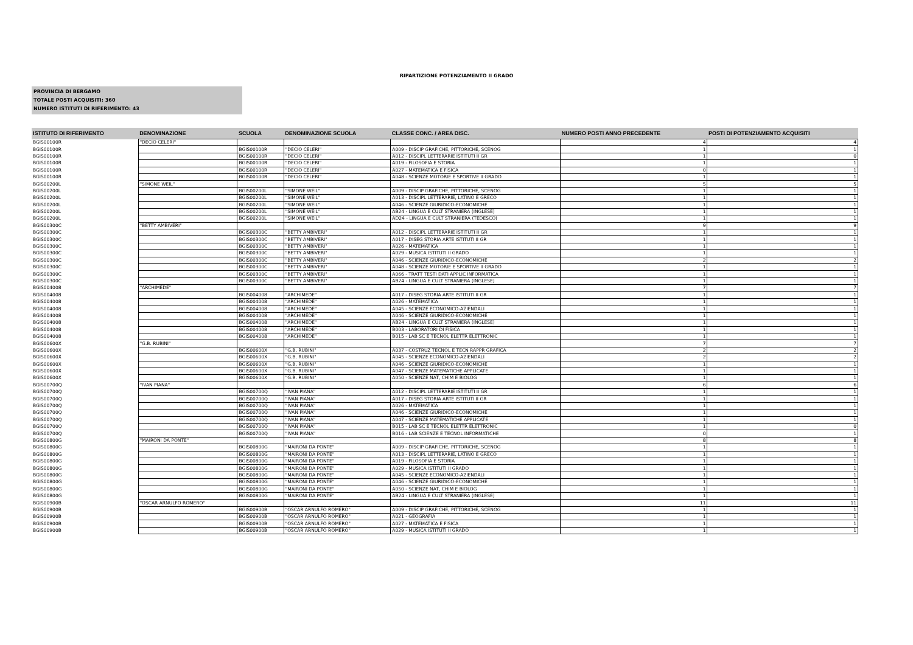RIPARTIZIONE POTENZIAMENTO II GRADO
PROVINCIA DI BERGAMO
TOTALE POSTI ACQUISITI: 360
NUMERO ISTITUTI DI RIFERIMENTO: 43
| ISTITUTO DI RIFERIMENTO | DENOMINAZIONE | SCUOLA | DENOMINAZIONE SCUOLA | CLASSE CONC. / AREA DISC. | NUMERO POSTI ANNO PRECEDENTE | POSTI DI POTENZIAMENTO ACQUISITI |
| --- | --- | --- | --- | --- | --- | --- |
| BGIS00100R | "DECIO CELERI" | | | | 4 | 4 |
| BGIS00100R | | BGIS00100R | "DECIO CELERI" | A009 - DISCIP GRAFICHE, PITTORICHE, SCENOG | 1 | 1 |
| BGIS00100R | | BGIS00100R | "DECIO CELERI" | A012 - DISCIPL LETTERARIE ISTITUTI II GR | 1 | 0 |
| BGIS00100R | | BGIS00100R | "DECIO CELERI" | A019 - FILOSOFIA E STORIA | 1 | 1 |
| BGIS00100R | | BGIS00100R | "DECIO CELERI" | A027 - MATEMATICA E FISICA | 0 | 1 |
| BGIS00100R | | BGIS00100R | "DECIO CELERI" | A048 - SCIENZE MOTORIE E SPORTIVE II GRADO | 1 | 1 |
| BGIS00200L | "SIMONE WEIL" | | | | 5 | 5 |
| BGIS00200L | | BGIS00200L | "SIMONE WEIL" | A009 - DISCIP GRAFICHE, PITTORICHE, SCENOG | 1 | 1 |
| BGIS00200L | | BGIS00200L | "SIMONE WEIL" | A013 - DISCIPL LETTERARIE, LATINO E GRECO | 1 | 1 |
| BGIS00200L | | BGIS00200L | "SIMONE WEIL" | A046 - SCIENZE GIURIDICO-ECONOMICHE | 1 | 1 |
| BGIS00200L | | BGIS00200L | "SIMONE WEIL" | AB24 - LINGUA E CULT STRANIERA (INGLESE) | 1 | 1 |
| BGIS00200L | | BGIS00200L | "SIMONE WEIL" | AD24 - LINGUA E CULT STRANIERA (TEDESCO) | 1 | 1 |
| BGIS00300C | "BETTY AMBIVERI" | | | | 9 | 9 |
| BGIS00300C | | BGIS00300C | "BETTY AMBIVERI" | A012 - DISCIPL LETTERARIE ISTITUTI II GR | 1 | 1 |
| BGIS00300C | | BGIS00300C | "BETTY AMBIVERI" | A017 - DISEG STORIA ARTE ISTITUTI II GR | 1 | 1 |
| BGIS00300C | | BGIS00300C | "BETTY AMBIVERI" | A026 - MATEMATICA | 1 | 1 |
| BGIS00300C | | BGIS00300C | "BETTY AMBIVERI" | A029 - MUSICA ISTITUTI II GRADO | 1 | 1 |
| BGIS00300C | | BGIS00300C | "BETTY AMBIVERI" | A046 - SCIENZE GIURIDICO-ECONOMICHE | 2 | 2 |
| BGIS00300C | | BGIS00300C | "BETTY AMBIVERI" | A048 - SCIENZE MOTORIE E SPORTIVE II GRADO | 1 | 1 |
| BGIS00300C | | BGIS00300C | "BETTY AMBIVERI" | A066 - TRATT TESTI DATI APPLIC INFORMATICA | 1 | 1 |
| BGIS00300C | | BGIS00300C | "BETTY AMBIVERI" | AB24 - LINGUA E CULT STRANIERA (INGLESE) | 1 | 1 |
| BGIS004008 | "ARCHIMEDE" | | | | 7 | 7 |
| BGIS004008 | | BGIS004008 | "ARCHIMEDE" | A017 - DISEG STORIA ARTE ISTITUTI II GR | 1 | 1 |
| BGIS004008 | | BGIS004008 | "ARCHIMEDE" | A026 - MATEMATICA | 1 | 1 |
| BGIS004008 | | BGIS004008 | "ARCHIMEDE" | A045 - SCIENZE ECONOMICO-AZIENDALI | 1 | 1 |
| BGIS004008 | | BGIS004008 | "ARCHIMEDE" | A046 - SCIENZE GIURIDICO-ECONOMICHE | 1 | 1 |
| BGIS004008 | | BGIS004008 | "ARCHIMEDE" | AB24 - LINGUA E CULT STRANIERA (INGLESE) | 1 | 1 |
| BGIS004008 | | BGIS004008 | "ARCHIMEDE" | B003 - LABORATORI DI FISICA | 1 | 1 |
| BGIS004008 | | BGIS004008 | "ARCHIMEDE" | B015 - LAB SC E TECNOL ELETTR ELETTRONIC | 1 | 1 |
| BGIS00600X | "G.B. RUBINI" | | | | 7 | 7 |
| BGIS00600X | | BGIS00600X | "G.B. RUBINI" | A037 - COSTRUZ TECNOL E TECN RAPPR GRAFICA | 2 | 2 |
| BGIS00600X | | BGIS00600X | "G.B. RUBINI" | A045 - SCIENZE ECONOMICO-AZIENDALI | 2 | 2 |
| BGIS00600X | | BGIS00600X | "G.B. RUBINI" | A046 - SCIENZE GIURIDICO-ECONOMICHE | 1 | 1 |
| BGIS00600X | | BGIS00600X | "G.B. RUBINI" | A047 - SCIENZE MATEMATICHE APPLICATE | 1 | 1 |
| BGIS00600X | | BGIS00600X | "G.B. RUBINI" | A050 - SCIENZE NAT, CHIM E BIOLOG | 1 | 1 |
| BGIS00700Q | "IVAN PIANA" | | | | 6 | 6 |
| BGIS00700Q | | BGIS00700Q | "IVAN PIANA" | A012 - DISCIPL LETTERARIE ISTITUTI II GR | 1 | 1 |
| BGIS00700Q | | BGIS00700Q | "IVAN PIANA" | A017 - DISEG STORIA ARTE ISTITUTI II GR | 1 | 1 |
| BGIS00700Q | | BGIS00700Q | "IVAN PIANA" | A026 - MATEMATICA | 1 | 1 |
| BGIS00700Q | | BGIS00700Q | "IVAN PIANA" | A046 - SCIENZE GIURIDICO-ECONOMICHE | 1 | 1 |
| BGIS00700Q | | BGIS00700Q | "IVAN PIANA" | A047 - SCIENZE MATEMATICHE APPLICATE | 1 | 1 |
| BGIS00700Q | | BGIS00700Q | "IVAN PIANA" | B015 - LAB SC E TECNOL ELETTR ELETTRONIC | 1 | 0 |
| BGIS00700Q | | BGIS00700Q | "IVAN PIANA" | B016 - LAB SCIENZE E TECNOL INFORMATICHE | 0 | 1 |
| BGIS00800G | "MAIRONI DA PONTE" | | | | 8 | 8 |
| BGIS00800G | | BGIS00800G | "MAIRONI DA PONTE" | A009 - DISCIP GRAFICHE, PITTORICHE, SCENOG | 1 | 1 |
| BGIS00800G | | BGIS00800G | "MAIRONI DA PONTE" | A013 - DISCIPL LETTERARIE, LATINO E GRECO | 1 | 1 |
| BGIS00800G | | BGIS00800G | "MAIRONI DA PONTE" | A019 - FILOSOFIA E STORIA | 1 | 1 |
| BGIS00800G | | BGIS00800G | "MAIRONI DA PONTE" | A029 - MUSICA ISTITUTI II GRADO | 1 | 1 |
| BGIS00800G | | BGIS00800G | "MAIRONI DA PONTE" | A045 - SCIENZE ECONOMICO-AZIENDALI | 1 | 1 |
| BGIS00800G | | BGIS00800G | "MAIRONI DA PONTE" | A046 - SCIENZE GIURIDICO-ECONOMICHE | 1 | 1 |
| BGIS00800G | | BGIS00800G | "MAIRONI DA PONTE" | A050 - SCIENZE NAT, CHIM E BIOLOG | 1 | 1 |
| BGIS00800G | | BGIS00800G | "MAIRONI DA PONTE" | AB24 - LINGUA E CULT STRANIERA (INGLESE) | 1 | 1 |
| BGIS00900B | "OSCAR ARNULFO ROMERO" | | | | 11 | 11 |
| BGIS00900B | | BGIS00900B | "OSCAR ARNULFO ROMERO" | A009 - DISCIP GRAFICHE, PITTORICHE, SCENOG | 1 | 1 |
| BGIS00900B | | BGIS00900B | "OSCAR ARNULFO ROMERO" | A021 - GEOGRAFIA | 1 | 1 |
| BGIS00900B | | BGIS00900B | "OSCAR ARNULFO ROMERO" | A027 - MATEMATICA E FISICA | 1 | 1 |
| BGIS00900B | | BGIS00900B | "OSCAR ARNULFO ROMERO" | A029 - MUSICA ISTITUTI II GRADO | 1 | 1 |